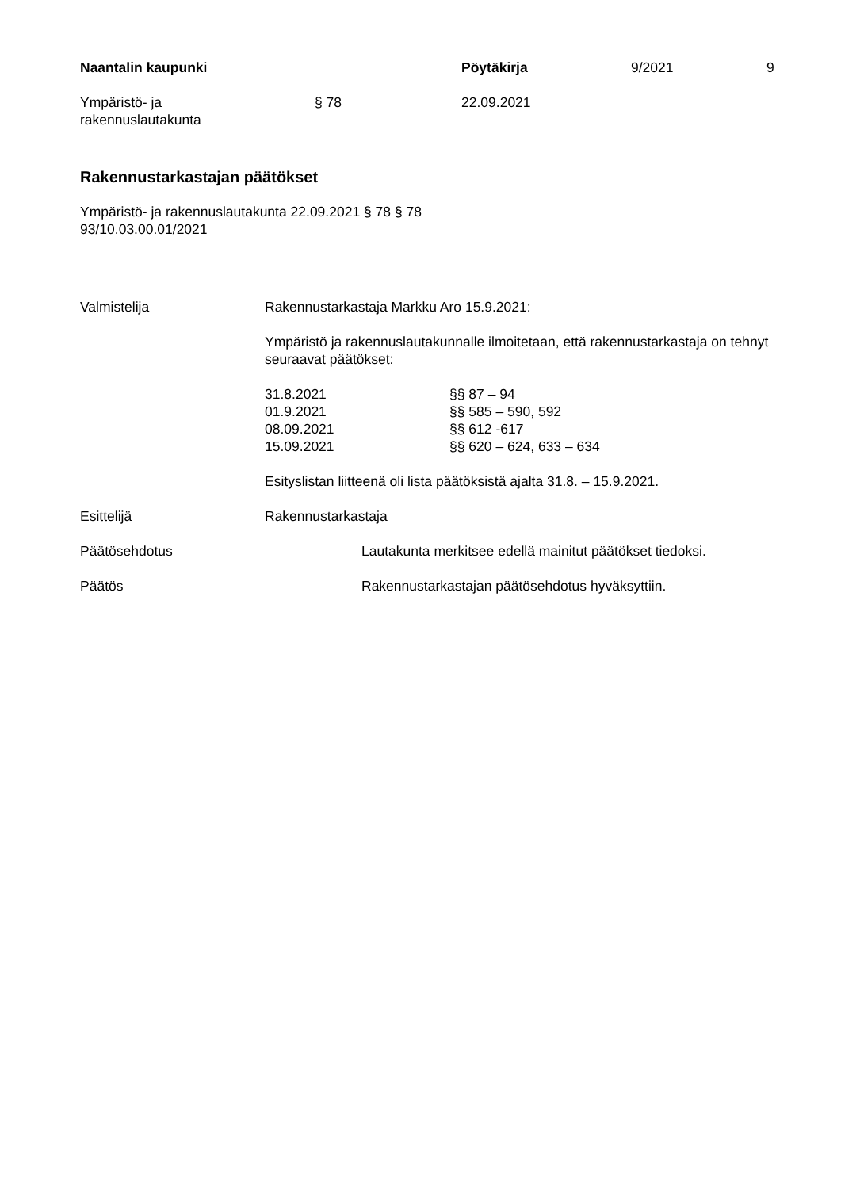Naantalin kaupunki Pöytäkirja 9/2021 9
Ympäristö- ja
rakennuslautakunta
§ 78 22.09.2021
Rakennustarkastajan päätökset
Ympäristö- ja rakennuslautakunta 22.09.2021 § 78 § 78
93/10.03.00.01/2021
Valmistelija Rakennustarkastaja Markku Aro 15.9.2021:
Ympäristö ja rakennuslautakunnalle ilmoitetaan, että rakennustarkastaja on tehnyt seuraavat päätökset:
| 31.8.2021 | §§ 87 – 94 |
| 01.9.2021 | §§ 585 – 590, 592 |
| 08.09.2021 | §§ 612 -617 |
| 15.09.2021 | §§ 620 – 624, 633 – 634 |
Esityslistan liitteenä oli lista päätöksistä ajalta 31.8. – 15.9.2021.
Esittelijä Rakennustarkastaja
Päätösehdotus Lautakunta merkitsee edellä mainitut päätökset tiedoksi.
Päätös Rakennustarkastajan päätösehdotus hyväksyttiin.